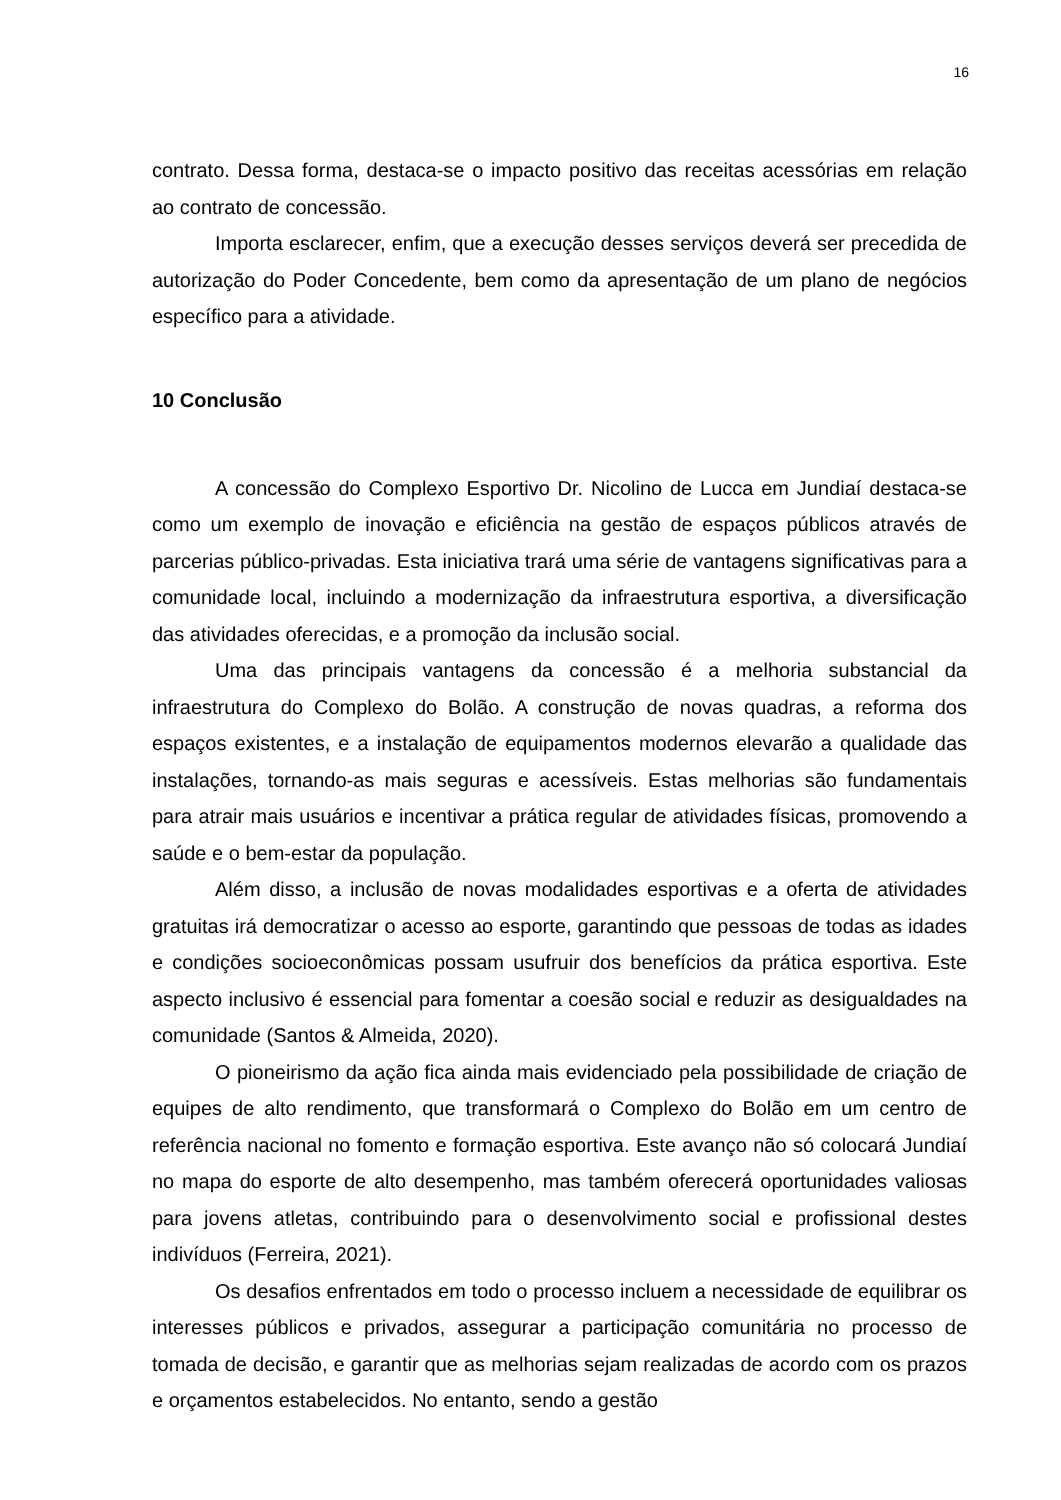16
contrato. Dessa forma, destaca-se o impacto positivo das receitas acessórias em relação ao contrato de concessão.
Importa esclarecer, enfim, que a execução desses serviços deverá ser precedida de autorização do Poder Concedente, bem como da apresentação de um plano de negócios específico para a atividade.
10 Conclusão
A concessão do Complexo Esportivo Dr. Nicolino de Lucca em Jundiaí destaca-se como um exemplo de inovação e eficiência na gestão de espaços públicos através de parcerias público-privadas. Esta iniciativa trará uma série de vantagens significativas para a comunidade local, incluindo a modernização da infraestrutura esportiva, a diversificação das atividades oferecidas, e a promoção da inclusão social.
Uma das principais vantagens da concessão é a melhoria substancial da infraestrutura do Complexo do Bolão. A construção de novas quadras, a reforma dos espaços existentes, e a instalação de equipamentos modernos elevarão a qualidade das instalações, tornando-as mais seguras e acessíveis. Estas melhorias são fundamentais para atrair mais usuários e incentivar a prática regular de atividades físicas, promovendo a saúde e o bem-estar da população.
Além disso, a inclusão de novas modalidades esportivas e a oferta de atividades gratuitas irá democratizar o acesso ao esporte, garantindo que pessoas de todas as idades e condições socioeconômicas possam usufruir dos benefícios da prática esportiva. Este aspecto inclusivo é essencial para fomentar a coesão social e reduzir as desigualdades na comunidade (Santos & Almeida, 2020).
O pioneirismo da ação fica ainda mais evidenciado pela possibilidade de criação de equipes de alto rendimento, que transformará o Complexo do Bolão em um centro de referência nacional no fomento e formação esportiva. Este avanço não só colocará Jundiaí no mapa do esporte de alto desempenho, mas também oferecerá oportunidades valiosas para jovens atletas, contribuindo para o desenvolvimento social e profissional destes indivíduos (Ferreira, 2021).
Os desafios enfrentados em todo o processo incluem a necessidade de equilibrar os interesses públicos e privados, assegurar a participação comunitária no processo de tomada de decisão, e garantir que as melhorias sejam realizadas de acordo com os prazos e orçamentos estabelecidos. No entanto, sendo a gestão